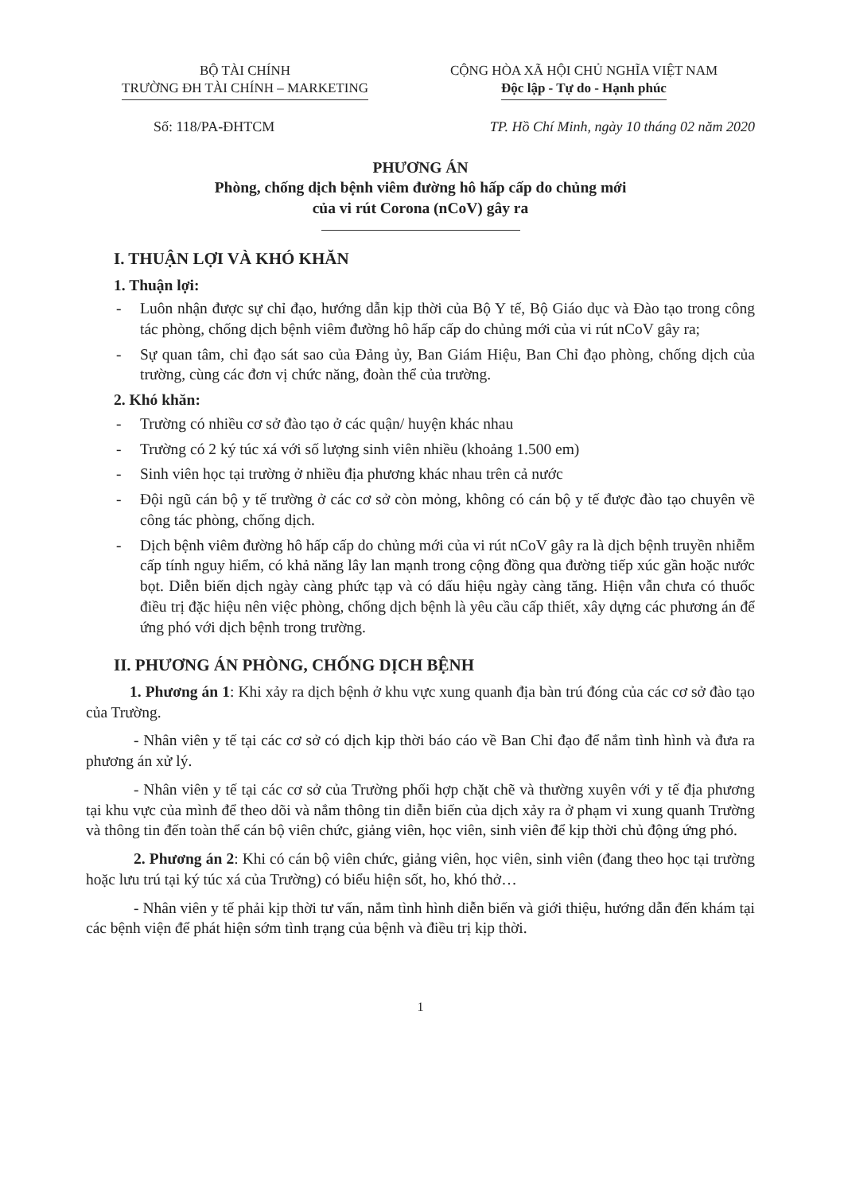BỘ TÀI CHÍNH
TRƯỜNG ĐH TÀI CHÍNH – MARKETING
CỘNG HÒA XÃ HỘI CHỦ NGHĨA VIỆT NAM
Độc lập - Tự do - Hạnh phúc
Số: 118/PA-ĐHTCM TP. Hồ Chí Minh, ngày 10 tháng 02 năm 2020
PHƯƠNG ÁN
Phòng, chống dịch bệnh viêm đường hô hấp cấp do chủng mới
của vi rút Corona (nCoV) gây ra
I. THUẬN LỢI VÀ KHÓ KHĂN
1. Thuận lợi:
- Luôn nhận được sự chỉ đạo, hướng dẫn kịp thời của Bộ Y tế, Bộ Giáo dục và Đào tạo trong công tác phòng, chống dịch bệnh viêm đường hô hấp cấp do chủng mới của vi rút nCoV gây ra;
- Sự quan tâm, chỉ đạo sát sao của Đảng ủy, Ban Giám Hiệu, Ban Chỉ đạo phòng, chống dịch của trường, cùng các đơn vị chức năng, đoàn thể của trường.
2. Khó khăn:
- Trường có nhiều cơ sở đào tạo ở các quận/ huyện khác nhau
- Trường có 2 ký túc xá với số lượng sinh viên nhiều (khoảng 1.500 em)
- Sinh viên học tại trường ở nhiều địa phương khác nhau trên cả nước
- Đội ngũ cán bộ y tế trường ở các cơ sở còn mỏng, không có cán bộ y tế được đào tạo chuyên về công tác phòng, chống dịch.
- Dịch bệnh viêm đường hô hấp cấp do chủng mới của vi rút nCoV gây ra là dịch bệnh truyền nhiễm cấp tính nguy hiểm, có khả năng lây lan mạnh trong cộng đồng qua đường tiếp xúc gần hoặc nước bọt. Diễn biến dịch ngày càng phức tạp và có dấu hiệu ngày càng tăng. Hiện vẫn chưa có thuốc điều trị đặc hiệu nên việc phòng, chống dịch bệnh là yêu cầu cấp thiết, xây dựng các phương án để ứng phó với dịch bệnh trong trường.
II. PHƯƠNG ÁN PHÒNG, CHỐNG DỊCH BỆNH
1. Phương án 1: Khi xảy ra dịch bệnh ở khu vực xung quanh địa bàn trú đóng của các cơ sở đào tạo của Trường.
- Nhân viên y tế tại các cơ sở có dịch kịp thời báo cáo về Ban Chỉ đạo để nắm tình hình và đưa ra phương án xử lý.
- Nhân viên y tế tại các cơ sở của Trường phối hợp chặt chẽ và thường xuyên với y tế địa phương tại khu vực của mình để theo dõi và nắm thông tin diễn biến của dịch xảy ra ở phạm vi xung quanh Trường và thông tin đến toàn thể cán bộ viên chức, giảng viên, học viên, sinh viên để kịp thời chủ động ứng phó.
2. Phương án 2: Khi có cán bộ viên chức, giảng viên, học viên, sinh viên (đang theo học tại trường hoặc lưu trú tại ký túc xá của Trường) có biểu hiện sốt, ho, khó thở…
- Nhân viên y tế phải kịp thời tư vấn, nắm tình hình diễn biến và giới thiệu, hướng dẫn đến khám tại các bệnh viện để phát hiện sớm tình trạng của bệnh và điều trị kịp thời.
1